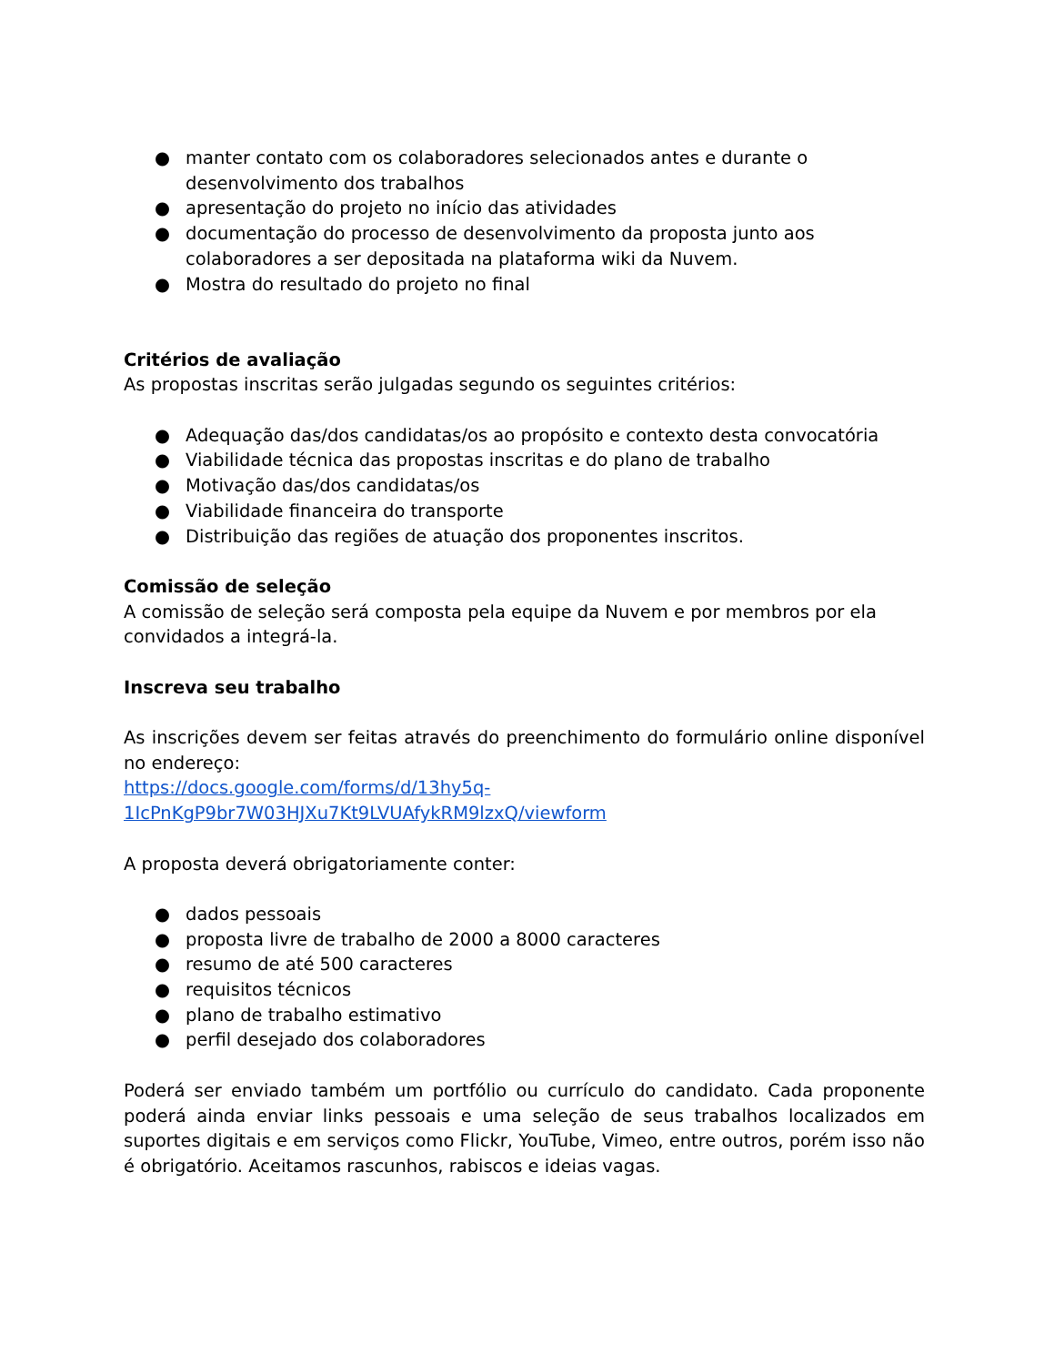● manter contato com os colaboradores selecionados antes e durante o desenvolvimento dos trabalhos
● apresentação do projeto no início das atividades
● documentação do processo de desenvolvimento da proposta junto aos colaboradores a ser depositada na plataforma wiki da Nuvem.
● Mostra do resultado do projeto no final
Critérios de avaliação
As propostas inscritas serão julgadas segundo os seguintes critérios:
● Adequação das/dos candidatas/os ao propósito e contexto desta convocatória
● Viabilidade técnica das propostas inscritas e do plano de trabalho
● Motivação das/dos candidatas/os
● Viabilidade financeira do transporte
● Distribuição das regiões de atuação dos proponentes inscritos.
Comissão de seleção
A comissão de seleção será composta pela equipe da Nuvem e por membros por ela convidados a integrá-la.
Inscreva seu trabalho
As inscrições devem ser feitas através do preenchimento do formulário online disponível no endereço:
https://docs.google.com/forms/d/13hy5q-
1IcPnKgP9br7W03HJXu7Kt9LVUAfykRM9lzxQ/viewform
A proposta deverá obrigatoriamente conter:
● dados pessoais
● proposta livre de trabalho de 2000 a 8000 caracteres
● resumo de até 500 caracteres
● requisitos técnicos
● plano de trabalho estimativo
● perfil desejado dos colaboradores
Poderá ser enviado também um portfólio ou currículo do candidato. Cada proponente poderá ainda enviar links pessoais e uma seleção de seus trabalhos localizados em suportes digitais e em serviços como Flickr, YouTube, Vimeo, entre outros, porém isso não é obrigatório. Aceitamos rascunhos, rabiscos e ideias vagas.